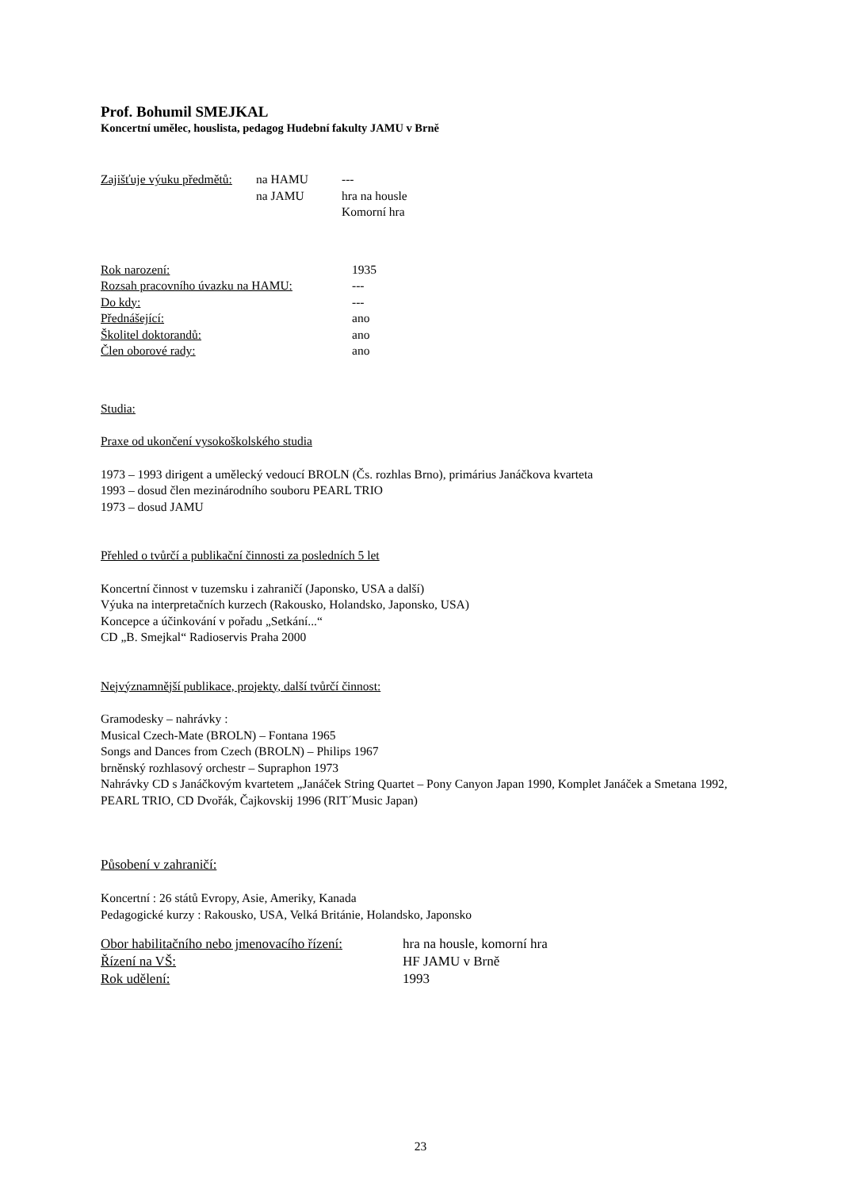Prof. Bohumil SMEJKAL
Koncertní umělec, houslista, pedagog Hudební fakulty JAMU v Brně
Zajišťuje výuku předmětů: na HAMU ---
na JAMU hra na housle
Komorní hra
Rok narození: 1935
Rozsah pracovního úvazku na HAMU: ---
Do kdy: ---
Přednášející: ano
Školitel doktorandů: ano
Člen oborové rady: ano
Studia:
Praxe od ukončení vysokoškolského studia
1973 – 1993 dirigent a umělecký vedoucí BROLN (Čs. rozhlas Brno), primárius Janáčkova kvarteta
1993 – dosud člen mezinárodního souboru PEARL TRIO
1973 – dosud JAMU
Přehled o tvůrčí a publikační činnosti za posledních 5 let
Koncertní činnost v tuzemsku i zahraničí (Japonsko, USA a další)
Výuka na interpretačních kurzech (Rakousko, Holandsko, Japonsko, USA)
Koncepce a účinkování v pořadu „Setkání...“
CD „B. Smejkal“ Radioservis Praha 2000
Nejvýznamnější publikace, projekty, další tvůrčí činnost:
Gramodesky – nahrávky :
Musical Czech-Mate (BROLN) – Fontana 1965
Songs and Dances from Czech (BROLN) – Philips 1967
brněnský rozhlasový orchestr – Supraphon 1973
Nahrávky CD s Janáčkovým kvartetem „Janáček String Quartet – Pony Canyon Japan 1990, Komplet Janáček a Smetana 1992, PEARL TRIO, CD Dvořák, Čajkovskij 1996 (RIT´Music Japan)
Působení v zahraničí:
Koncertní : 26 států Evropy, Asie, Ameriky, Kanada
Pedagogické kurzy : Rakousko, USA, Velká Británie, Holandsko, Japonsko
Obor habilitačního nebo jmenovacího řízení: hra na housle, komorní hra
Řízení na VŠ: HF JAMU v Brně
Rok udělení: 1993
23